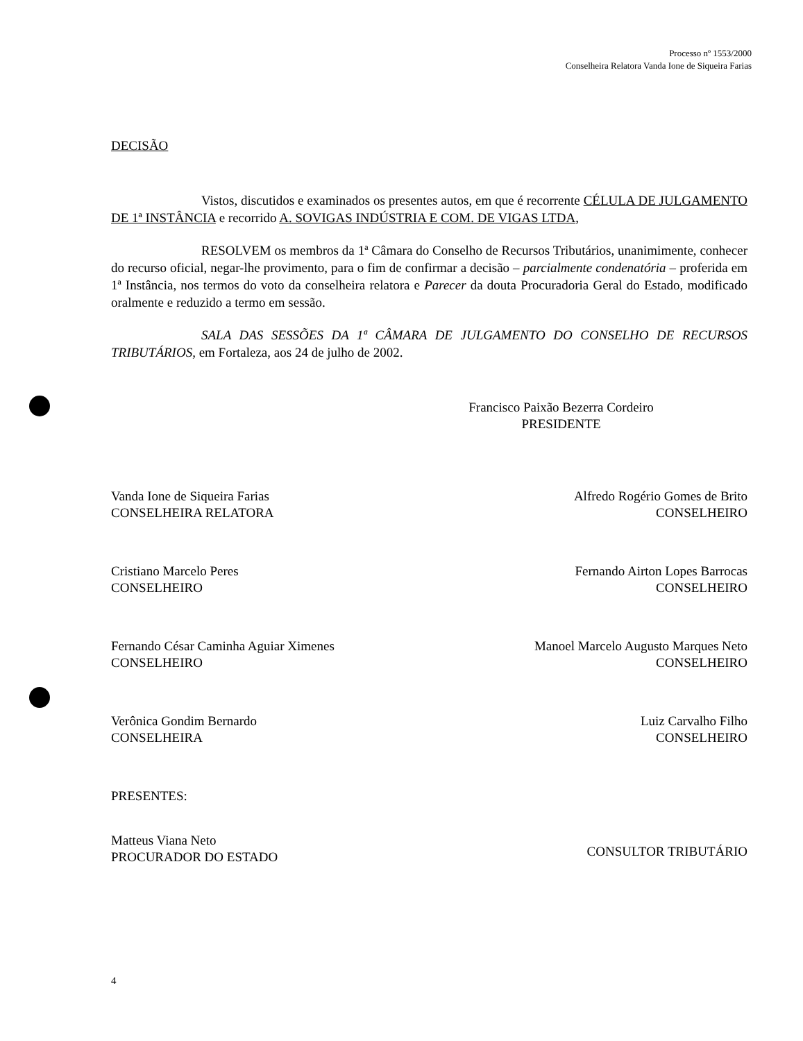Processo nº 1553/2000
Conselheira Relatora Vanda Ione de Siqueira Farias
DECISÃO
Vistos, discutidos e examinados os presentes autos, em que é recorrente CÉLULA DE JULGAMENTO DE 1ª INSTÂNCIA e recorrido A. SOVIGAS INDÚSTRIA E COM. DE VIGAS LTDA,
RESOLVEM os membros da 1ª Câmara do Conselho de Recursos Tributários, unanimimente, conhecer do recurso oficial, negar-lhe provimento, para o fim de confirmar a decisão – parcialmente condenatória – proferida em 1ª Instância, nos termos do voto da conselheira relatora e Parecer da douta Procuradoria Geral do Estado, modificado oralmente e reduzido a termo em sessão.
SALA DAS SESSÕES DA 1ª CÂMARA DE JULGAMENTO DO CONSELHO DE RECURSOS TRIBUTÁRIOS, em Fortaleza, aos 24 de julho de 2002.
Francisco Paixão Bezerra Cordeiro
PRESIDENTE
Vanda Ione de Siqueira Farias
CONSELHEIRA RELATORA
Cristiano Marcelo Peres
CONSELHEIRO
Fernando César Caminha Aguiar Ximenes
CONSELHEIRO
Verônica Gondim Bernardo
CONSELHEIRA
PRESENTES:
Matteus Viana Neto
PROCURADOR DO ESTADO
Alfredo Rogério Gomes de Brito
CONSELHEIRO
Fernando Airton Lopes Barrocas
CONSELHEIRO
Manoel Marcelo Augusto Marques Neto
CONSELHEIRO
Luiz Carvalho Filho
CONSELHEIRO
CONSULTOR TRIBUTÁRIO
4